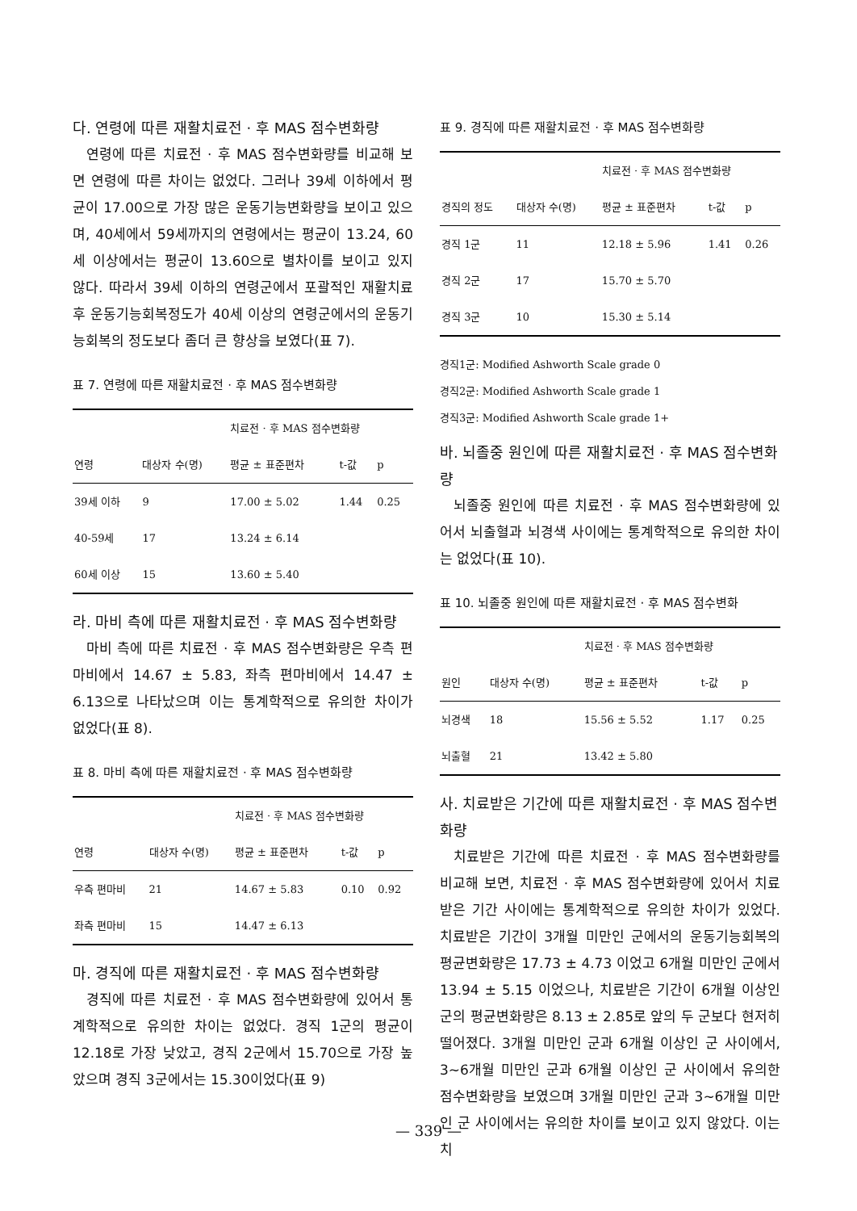다. 연령에 따른 재활치료전 · 후 MAS 점수변화량
연령에 따른 치료전 · 후 MAS 점수변화량를 비교해 보면 연령에 따른 차이는 없었다. 그러나 39세 이하에서 평균이 17.00으로 가장 많은 운동기능변화량을 보이고 있으며, 40세에서 59세까지의 연령에서는 평균이 13.24, 60세 이상에서는 평균이 13.60으로 별차이를 보이고 있지 않다. 따라서 39세 이하의 연령군에서 포괄적인 재활치료후 운동기능회복정도가 40세 이상의 연령군에서의 운동기능회복의 정도보다 좀더 큰 향상을 보였다(표 7).
표 7. 연령에 따른 재활치료전 · 후 MAS 점수변화량
| | | 치료전 · 후 MAS 점수변화량 | | |
| --- | --- | --- | --- | --- |
| 연령 | 대상자 수(명) | 평균 ± 표준편차 | t-값 | p |
| 39세 이하 | 9 | 17.00 ± 5.02 | 1.44 | 0.25 |
| 40-59세 | 17 | 13.24 ± 6.14 | | |
| 60세 이상 | 15 | 13.60 ± 5.40 | | |
라. 마비 측에 따른 재활치료전 · 후 MAS 점수변화량
마비 측에 따른 치료전 · 후 MAS 점수변화량은 우측 편마비에서 14.67 ± 5.83, 좌측 편마비에서 14.47 ± 6.13으로 나타났으며 이는 통계학적으로 유의한 차이가 없었다(표 8).
표 8. 마비 측에 따른 재활치료전 · 후 MAS 점수변화량
| | | 치료전 · 후 MAS 점수변화량 | | |
| --- | --- | --- | --- | --- |
| 연령 | 대상자 수(명) | 평균 ± 표준편차 | t-값 | p |
| 우측 편마비 | 21 | 14.67 ± 5.83 | 0.10 | 0.92 |
| 좌측 편마비 | 15 | 14.47 ± 6.13 | | |
마. 경직에 따른 재활치료전 · 후 MAS 점수변화량
경직에 따른 치료전 · 후 MAS 점수변화량에 있어서 통계학적으로 유의한 차이는 없었다. 경직 1군의 평균이 12.18로 가장 낮았고, 경직 2군에서 15.70으로 가장 높았으며 경직 3군에서는 15.30이었다(표 9)
표 9. 경직에 따른 재활치료전 · 후 MAS 점수변화량
| | | 치료전 · 후 MAS 점수변화량 | | |
| --- | --- | --- | --- | --- |
| 경직의 정도 | 대상자 수(명) | 평균 ± 표준편차 | t-값 | p |
| 경직 1군 | 11 | 12.18 ± 5.96 | 1.41 | 0.26 |
| 경직 2군 | 17 | 15.70 ± 5.70 | | |
| 경직 3군 | 10 | 15.30 ± 5.14 | | |
경직1군: Modified Ashworth Scale grade 0
경직2군: Modified Ashworth Scale grade 1
경직3군: Modified Ashworth Scale grade 1+
바. 뇌졸중 원인에 따른 재활치료전 · 후 MAS 점수변화량
뇌졸중 원인에 따른 치료전 · 후 MAS 점수변화량에 있어서 뇌출혈과 뇌경색 사이에는 통계학적으로 유의한 차이는 없었다(표 10).
표 10. 뇌졸중 원인에 따른 재활치료전 · 후 MAS 점수변화
| | | 치료전 · 후 MAS 점수변화량 | | |
| --- | --- | --- | --- | --- |
| 원인 | 대상자 수(명) | 평균 ± 표준편차 | t-값 | p |
| 뇌경색 | 18 | 15.56 ± 5.52 | 1.17 | 0.25 |
| 뇌출혈 | 21 | 13.42 ± 5.80 | | |
사. 치료받은 기간에 따른 재활치료전 · 후 MAS 점수변화량
치료받은 기간에 따른 치료전 · 후 MAS 점수변화량를 비교해 보면, 치료전 · 후 MAS 점수변화량에 있어서 치료받은 기간 사이에는 통계학적으로 유의한 차이가 있었다. 치료받은 기간이 3개월 미만인 군에서의 운동기능회복의 평균변화량은 17.73 ± 4.73 이었고 6개월 미만인 군에서 13.94 ± 5.15 이었으나, 치료받은 기간이 6개월 이상인 군의 평균변화량은 8.13 ± 2.85로 앞의 두 군보다 현저히 떨어졌다. 3개월 미만인 군과 6개월 이상인 군 사이에서, 3~6개월 미만인 군과 6개월 이상인 군 사이에서 유의한 점수변화량을 보였으며 3개월 미만인 군과 3~6개월 미만인 군 사이에서는 유의한 차이를 보이고 있지 않았다. 이는 치
— 339 —